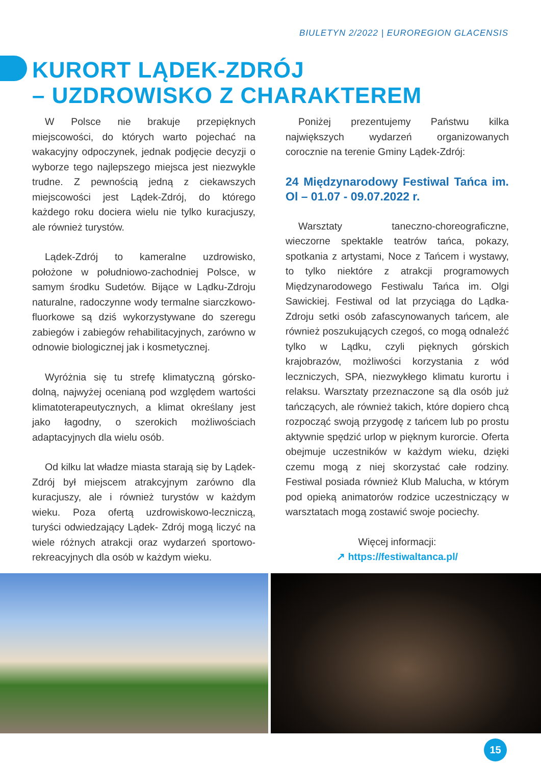BIULETYN 2/2022 | EUROREGION GLACENSIS
KURORT LĄDEK-ZDRÓJ
– UZDROWISKO Z CHARAKTEREM
W Polsce nie brakuje przepięknych miejscowości, do których warto pojechać na wakacyjny odpoczynek, jednak podjęcie decyzji o wyborze tego najlepszego miejsca jest niezwykle trudne. Z pewnością jedną z ciekawszych miejscowości jest Lądek-Zdrój, do którego każdego roku dociera wielu nie tylko kuracjuszy, ale również turystów.
Lądek-Zdrój to kameralne uzdrowisko, położone w południowo-zachodniej Polsce, w samym środku Sudetów. Bijące w Lądku-Zdroju naturalne, radoczynne wody termalne siarczkowo-fluorkowe są dziś wykorzystywane do szeregu zabiegów i zabiegów rehabilitacyjnych, zarówno w odnowie biologicznej jak i kosmetycznej.
Wyróżnia się tu strefę klimatyczną górsko-dolną, najwyżej ocenianą pod względem wartości klimatoterapeutycznych, a klimat określany jest jako łagodny, o szerokich możliwościach adaptacyjnych dla wielu osób.
Od kilku lat władze miasta starają się by Lądek-Zdrój był miejscem atrakcyjnym zarówno dla kuracjuszy, ale i również turystów w każdym wieku. Poza ofertą uzdrowiskowo-leczniczą, turyści odwiedzający Lądek- Zdrój mogą liczyć na wiele różnych atrakcji oraz wydarzeń sportowo-rekreacyjnych dla osób w każdym wieku.
Poniżej prezentujemy Państwu kilka największych wydarzeń organizowanych corocznie na terenie Gminy Lądek-Zdrój:
24 Międzynarodowy Festiwal Tańca im. Ol – 01.07 - 09.07.2022 r.
Warsztaty taneczno-choreograficzne, wieczorne spektakle teatrów tańca, pokazy, spotkania z artystami, Noce z Tańcem i wystawy, to tylko niektóre z atrakcji programowych Międzynarodowego Festiwalu Tańca im. Olgi Sawickiej. Festiwal od lat przyciąga do Lądka-Zdroju setki osób zafascynowanych tańcem, ale również poszukujących czegoś, co mogą odnaleźć tylko w Lądku, czyli pięknych górskich krajobrazów, możliwości korzystania z wód leczniczych, SPA, niezwykłego klimatu kurortu i relaksu. Warsztaty przeznaczone są dla osób już tańczących, ale również takich, które dopiero chcą rozpocząć swoją przygodę z tańcem lub po prostu aktywnie spędzić urlop w pięknym kurorcie. Oferta obejmuje uczestników w każdym wieku, dzięki czemu mogą z niej skorzystać całe rodziny. Festiwal posiada również Klub Malucha, w którym pod opieką animatorów rodzice uczestniczący w warsztatach mogą zostawić swoje pociechy.
Więcej informacji:
↗ https://festiwaltanca.pl/
15